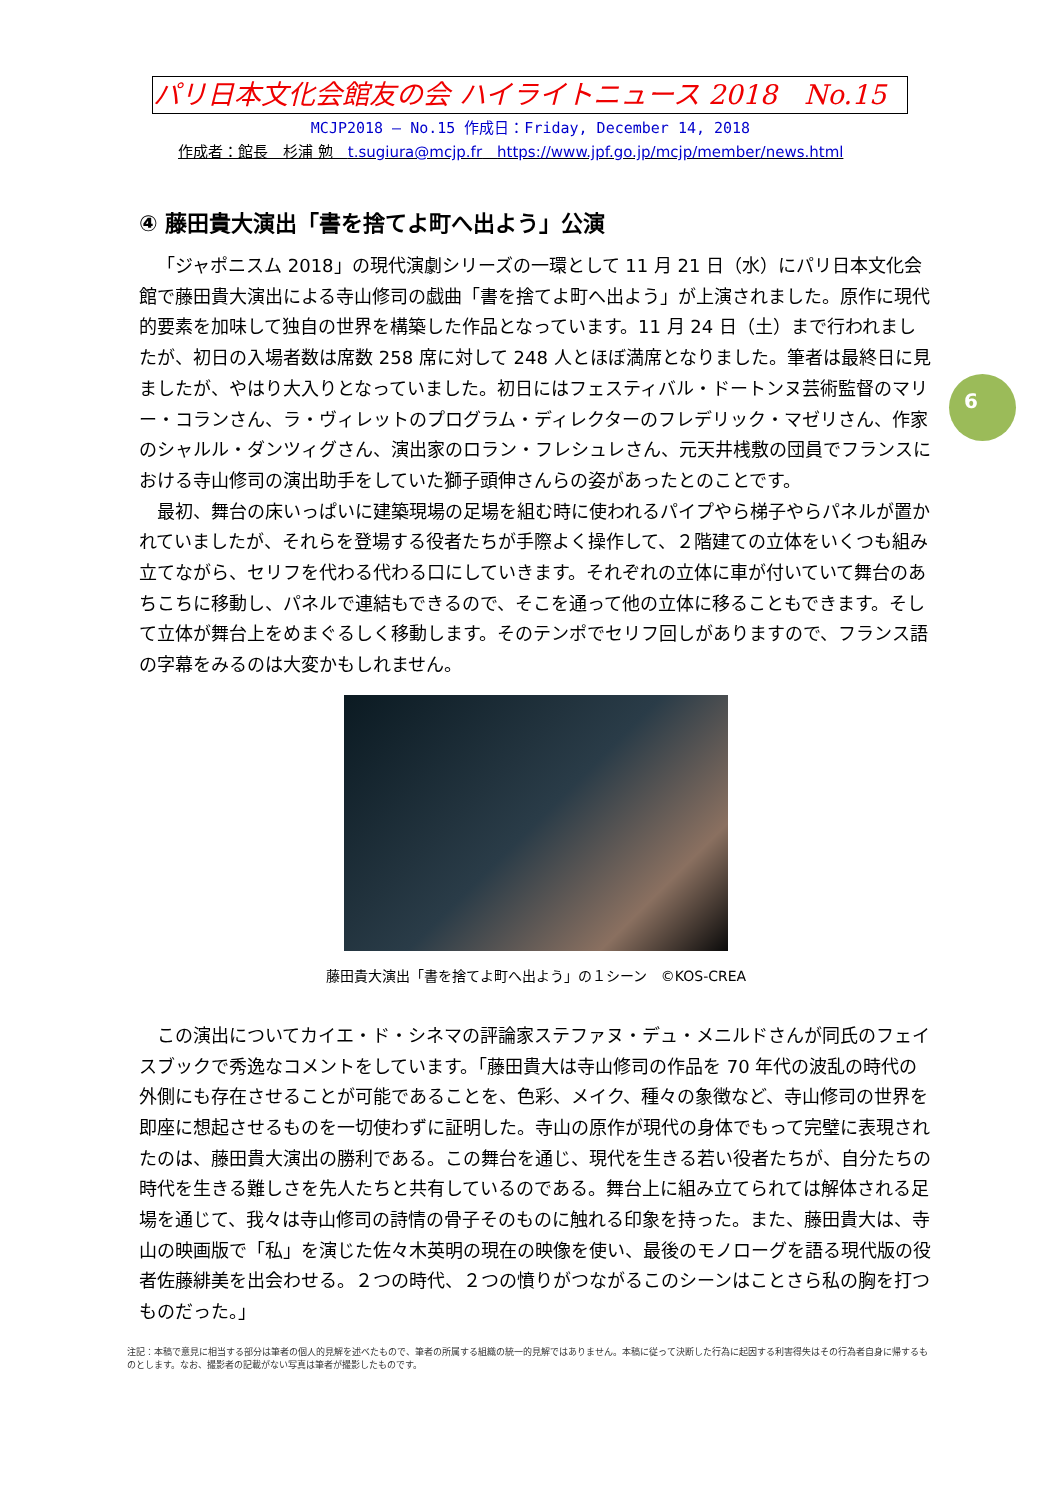パリ日本文化会館友の会 ハイライトニュース 2018　No.15
MCJP2018 — No.15 作成日：Friday, December 14, 2018
作成者：館長　杉浦 勉　t.sugiura@mcjp.fr　https://www.jpf.go.jp/mcjp/member/news.html
6
④ 藤田貴大演出「書を捨てよ町へ出よう」公演
「ジャポニスム 2018」の現代演劇シリーズの一環として 11 月 21 日（水）にパリ日本文化会館で藤田貴大演出による寺山修司の戯曲「書を捨てよ町へ出よう」が上演されました。原作に現代的要素を加味して独自の世界を構築した作品となっています。11 月 24 日（土）まで行われましたが、初日の入場者数は席数 258 席に対して 248 人とほぼ満席となりました。筆者は最終日に見ましたが、やはり大入りとなっていました。初日にはフェスティバル・ドートンヌ芸術監督のマリー・コランさん、ラ・ヴィレットのプログラム・ディレクターのフレデリック・マゼリさん、作家のシャルル・ダンツィグさん、演出家のロラン・フレシュレさん、元天井桟敷の団員でフランスにおける寺山修司の演出助手をしていた獅子頭伸さんらの姿があったとのことです。
最初、舞台の床いっぱいに建築現場の足場を組む時に使われるパイプやら梯子やらパネルが置かれていましたが、それらを登場する役者たちが手際よく操作して、２階建ての立体をいくつも組み立てながら、セリフを代わる代わる口にしていきます。それぞれの立体に車が付いていて舞台のあちこちに移動し、パネルで連結もできるので、そこを通って他の立体に移ることもできます。そして立体が舞台上をめまぐるしく移動します。そのテンポでセリフ回しがありますので、フランス語の字幕をみるのは大変かもしれません。
藤田貴大演出「書を捨てよ町へ出よう」の１シーン　©KOS-CREA
この演出についてカイエ・ド・シネマの評論家ステファヌ・デュ・メニルドさんが同氏のフェイスブックで秀逸なコメントをしています。「藤田貴大は寺山修司の作品を 70 年代の波乱の時代の外側にも存在させることが可能であることを、色彩、メイク、種々の象徴など、寺山修司の世界を即座に想起させるものを一切使わずに証明した。寺山の原作が現代の身体でもって完璧に表現されたのは、藤田貴大演出の勝利である。この舞台を通じ、現代を生きる若い役者たちが、自分たちの時代を生きる難しさを先人たちと共有しているのである。舞台上に組み立てられては解体される足場を通じて、我々は寺山修司の詩情の骨子そのものに触れる印象を持った。また、藤田貴大は、寺山の映画版で「私」を演じた佐々木英明の現在の映像を使い、最後のモノローグを語る現代版の役者佐藤緋美を出会わせる。２つの時代、２つの憤りがつながるこのシーンはことさら私の胸を打つものだった。」
注記：本稿で意見に相当する部分は筆者の個人的見解を述べたもので、筆者の所属する組織の統一的見解ではありません。本稿に従って決断した行為に起因する利害得失はその行為者自身に帰するものとします。なお、撮影者の記載がない写真は筆者が撮影したものです。